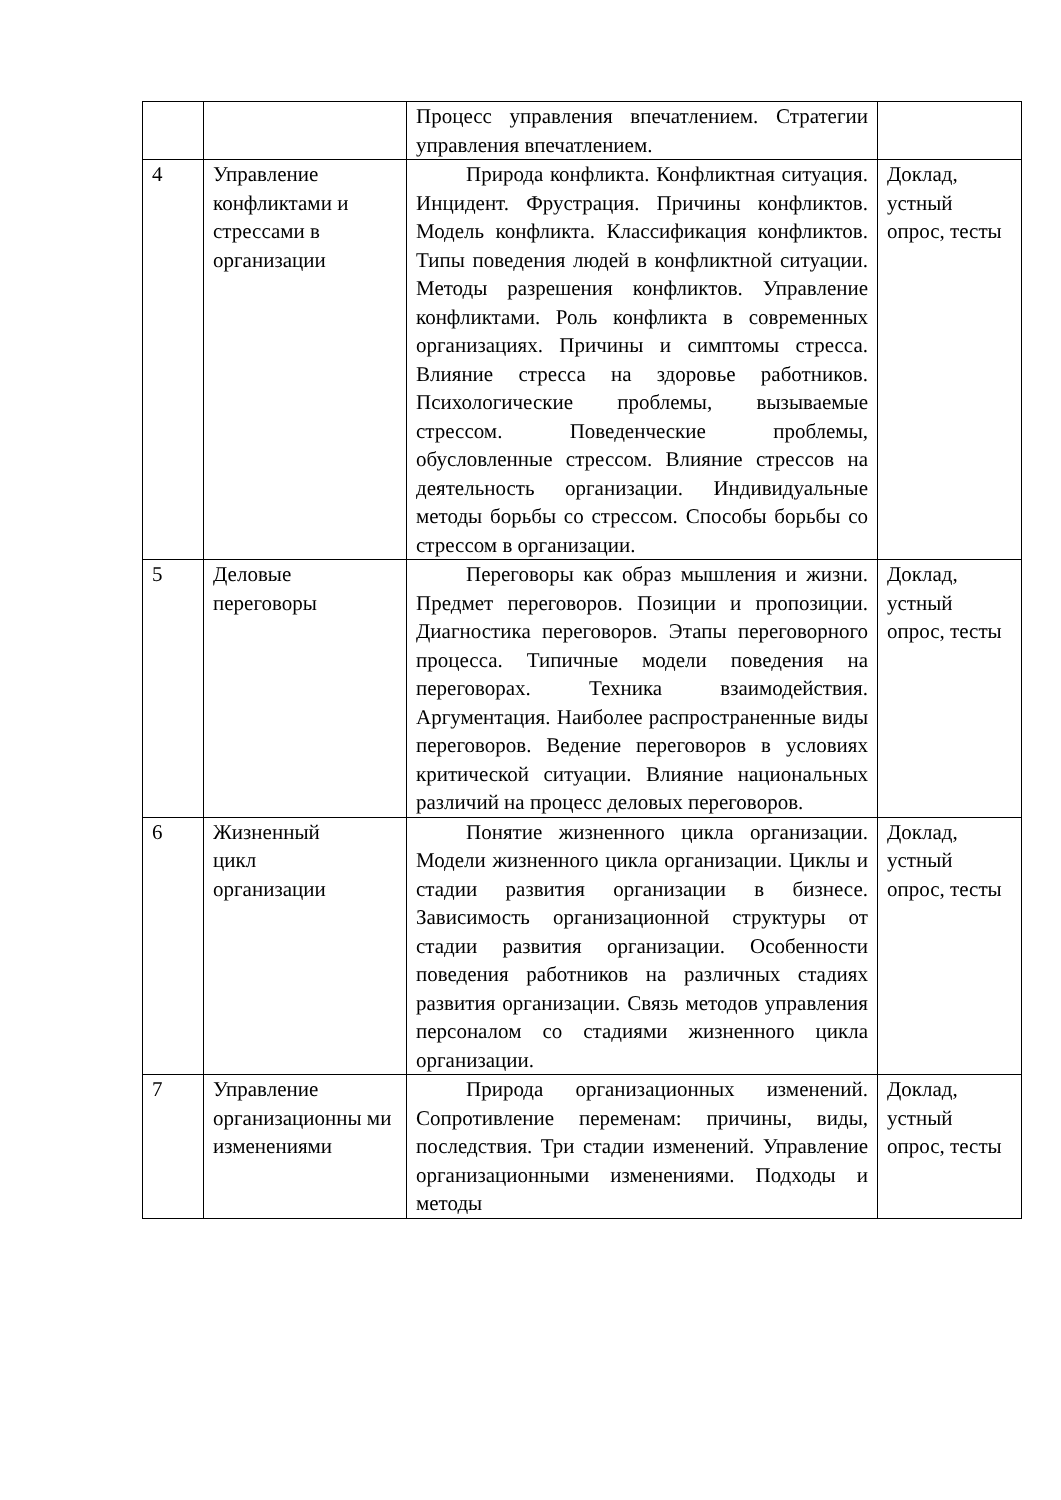| | | Процесс управления впечатлением. Стратегии управления впечатлением. | |
| 4 | Управление конфликтами и стрессами в организации | Природа конфликта. Конфликтная ситуация. Инцидент. Фрустрация. Причины конфликтов. Модель конфликта. Классификация конфликтов. Типы поведения людей в конфликтной ситуации. Методы разрешения конфликтов. Управление конфликтами. Роль конфликта в современных организациях. Причины и симптомы стресса. Влияние стресса на здоровье работников. Психологические проблемы, вызываемые стрессом. Поведенческие проблемы, обусловленные стрессом. Влияние стрессов на деятельность организации. Индивидуальные методы борьбы со стрессом. Способы борьбы со стрессом в организации. | Доклад, устный опрос, тесты |
| 5 | Деловые переговоры | Переговоры как образ мышления и жизни. Предмет переговоров. Позиции и пропозиции. Диагностика переговоров. Этапы переговорного процесса. Типичные модели поведения на переговорах. Техника взаимодействия. Аргументация. Наиболее распространенные виды переговоров. Ведение переговоров в условиях критической ситуации. Влияние национальных различий на процесс деловых переговоров. | Доклад, устный опрос, тесты |
| 6 | Жизненный цикл организации | Понятие жизненного цикла организации. Модели жизненного цикла организации. Циклы и стадии развития организации в бизнесе. Зависимость организационной структуры от стадии развития организации. Особенности поведения работников на различных стадиях развития организации. Связь методов управления персоналом со стадиями жизненного цикла организации. | Доклад, устный опрос, тесты |
| 7 | Управление организационны ми изменениями | Природа организационных изменений. Сопротивление переменам: причины, виды, последствия. Три стадии изменений. Управление организационными изменениями. Подходы и методы | Доклад, устный опрос, тесты |